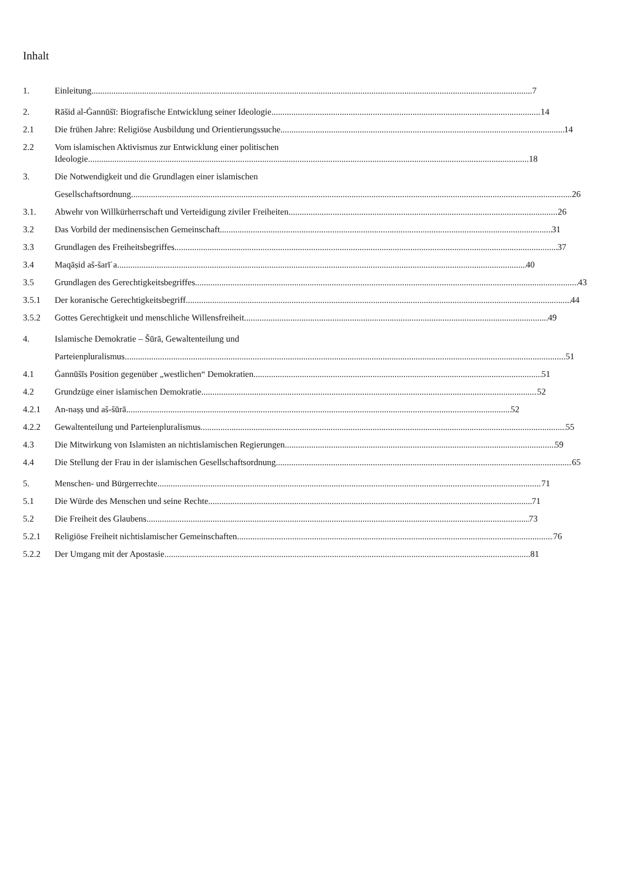Inhalt
1. Einleitung 7
2. Rāšid al-Ġannūšī: Biografische Entwicklung seiner Ideologie 14
2.1 Die frühen Jahre: Religiöse Ausbildung und Orientierungssuche 14
2.2 Vom islamischen Aktivismus zur Entwicklung einer politischen
Ideologie 18
3. Die Notwendigkeit und die Grundlagen einer islamischen
Gesellschaftsordnung 26
3.1. Abwehr von Willkürherrschaft und Verteidigung ziviler Freiheiten 26
3.2 Das Vorbild der medinensischen Gemeinschaft 31
3.3 Grundlagen des Freiheitsbegriffes 37
3.4 Maqāṣid aš-šarīʿa 40
3.5 Grundlagen des Gerechtigkeitsbegriffes 43
3.5.1 Der koranische Gerechtigkeitsbegriff 44
3.5.2 Gottes Gerechtigkeit und menschliche Willensfreiheit 49
4. Islamische Demokratie – Šūrā, Gewaltenteilung und
Parteienpluralismus 51
4.1 Ġannūšīs Position gegenüber „westlichen“ Demokratien 51
4.2 Grundzüge einer islamischen Demokratie 52
4.2.1 An-naṣṣ und aš-šūrā 52
4.2.2 Gewaltenteilung und Parteienpluralismus 55
4.3 Die Mitwirkung von Islamisten an nichtislamischen Regierungen 59
4.4 Die Stellung der Frau in der islamischen Gesellschaftsordnung 65
5. Menschen- und Bürgerrechte 71
5.1 Die Würde des Menschen und seine Rechte 71
5.2 Die Freiheit des Glaubens 73
5.2.1 Religiöse Freiheit nichtislamischer Gemeinschaften 76
5.2.2 Der Umgang mit der Apostasie 81